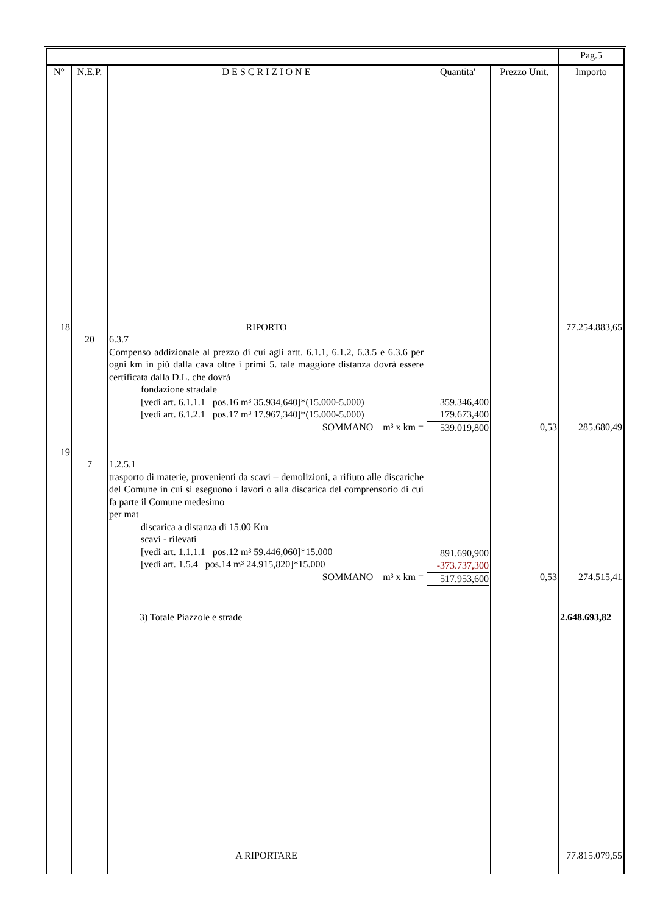| | | | | | Pag.5 |
| --- | --- | --- | --- | --- | --- |
| N° | N.E.P. | D E S C R I Z I O N E | Quantita' | Prezzo Unit. | Importo |
| 18 19 | 20 7 | RIPORTO 6.3.7 Compenso addizionale al prezzo di cui agli artt. 6.1.1, 6.1.2, 6.3.5 e 6.3.6 per ogni km in più dalla cava oltre i primi 5. tale maggiore distanza dovrà essere certificata dalla D.L. che dovrà fondazione stradale [vedi art. 6.1.1.1 pos.16 m³ 35.934,640]*(15.000-5.000) [vedi art. 6.1.2.1 pos.17 m³ 17.967,340]*(15.000-5.000) SOMMANO m³ x km = 1.2.5.1 trasporto di materie, provenienti da scavi – demolizioni, a rifiuto alle discariche del Comune in cui si eseguono i lavori o alla discarica del comprensorio di cui fa parte il Comune medesimo per mat discarica a distanza di 15.00 Km scavi - rilevati [vedi art. 1.1.1.1 pos.12 m³ 59.446,060]*15.000 [vedi art. 1.5.4 pos.14 m³ 24.915,820]*15.000 SOMMANO m³ x km = | 359.346,400 179.673,400 539.019,800 891.690,900 -373.737,300 517.953,600 | 0,53 0,53 | 77.254.883,65 285.680,49 274.515,41 |
| | | 3) Totale Piazzole e strade | | | 2.648.693,82 |
| | | A RIPORTARE | | | 77.815.079,55 |